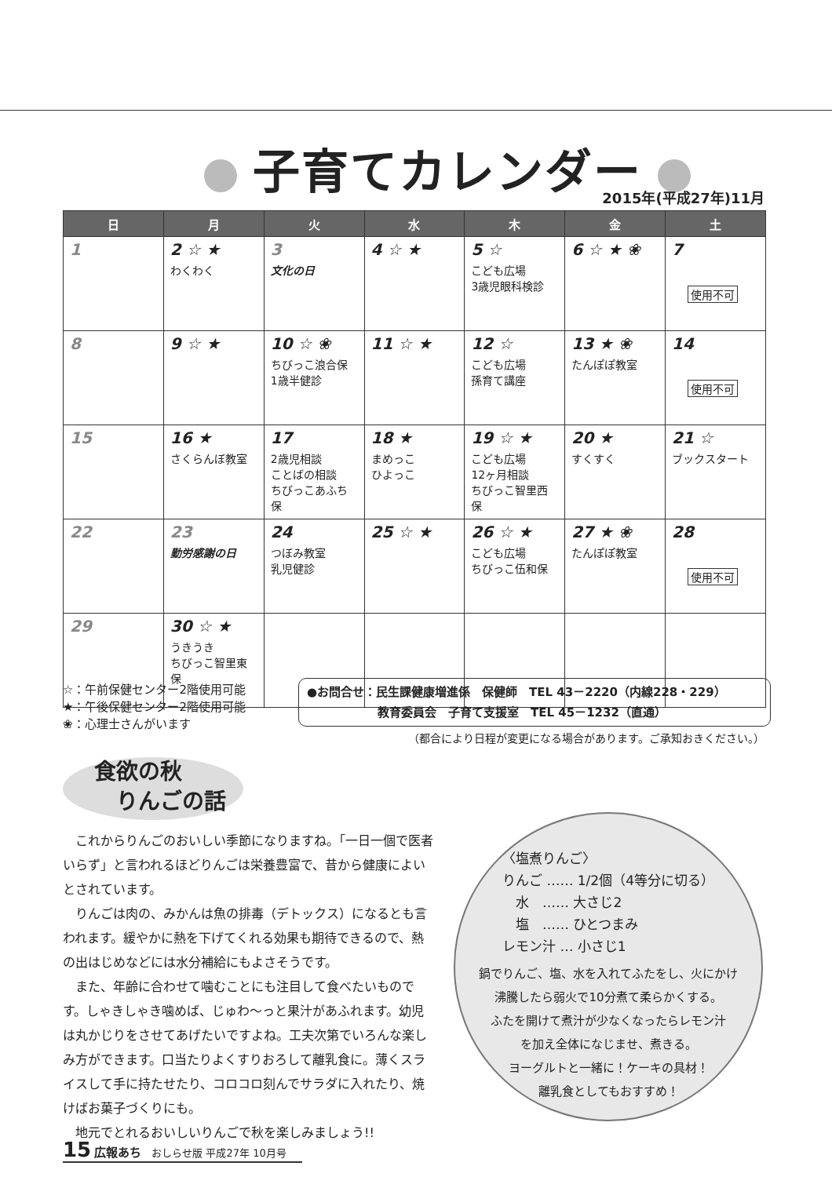子育てカレンダー
2015年(平成27年)11月
| 日 | 月 | 火 | 水 | 木 | 金 | 土 |
| --- | --- | --- | --- | --- | --- | --- |
| 1 | 2 ☆ ★ わくわく | 3 文化の日 | 4 ☆ ★ | 5 ☆ こども広場 3歳児眼科検診 | 6 ☆ ★ ❀ | 7 使用不可 |
| 8 | 9 ☆ ★ | 10 ☆ ❀ ちびっこ浪合保 1歳半健診 | 11 ☆ ★ | 12 ☆ こども広場 孫育て講座 | 13 ★ ❀ たんぽぽ教室 | 14 使用不可 |
| 15 | 16 ★ さくらんぼ教室 | 17 2歳児相談 ことばの相談 ちびっこあふち保 | 18 ★ まめっこ ひよっこ | 19 ☆ ★ こども広場 12ヶ月相談 ちびっこ智里西保 | 20 ★ すくすく | 21 ☆ ブックスタート |
| 22 | 23 勤労感謝の日 | 24 つぼみ教室 乳児健診 | 25 ☆ ★ | 26 ☆ ★ こども広場 ちびっこ伍和保 | 27 ★ ❀ たんぽぽ教室 | 28 使用不可 |
| 29 | 30 ☆ ★ うきうき ちびっこ智里東保 | | | | | |
☆：午前保健センター2階使用可能
★：午後保健センター2階使用可能
❀：心理士さんがいます
●お問合せ：民生課健康増進係　保健師　TEL 43－2220（内線228・229）
　　　　　　教育委員会　子育て支援室　TEL 45－1232（直通）
（都合により日程が変更になる場合があります。ご承知おきください。）
食欲の秋
　りんごの話
これからりんごのおいしい季節になりますね。「一日一個で医者いらず」と言われるほどりんごは栄養豊富で、昔から健康によいとされています。
りんごは肉の、みかんは魚の排毒（デトックス）になるとも言われます。緩やかに熱を下げてくれる効果も期待できるので、熱の出はじめなどには水分補給にもよさそうです。
また、年齢に合わせて噛むことにも注目して食べたいものです。しゃきしゃき噛めば、じゅわ～っと果汁があふれます。幼児は丸かじりをさせてあげたいですよね。工夫次第でいろんな楽しみ方ができます。口当たりよくすりおろして離乳食に。薄くスライスして手に持たせたり、コロコロ刻んでサラダに入れたり、焼けばお菓子づくりにも。
地元でとれるおいしいりんごで秋を楽しみましょう!!
〈塩煮りんご〉
りんご …… 1/2個（4等分に切る）
　水　…… 大さじ2
　塩　…… ひとつまみ
レモン汁 … 小さじ1
鍋でりんご、塩、水を入れてふたをし、火にかけ
沸騰したら弱火で10分煮て柔らかくする。
ふたを開けて煮汁が少なくなったらレモン汁
を加え全体になじませ、煮きる。
ヨーグルトと一緒に！ケーキの具材！
離乳食としてもおすすめ！
15 広報あち　おしらせ版 平成27年 10月号